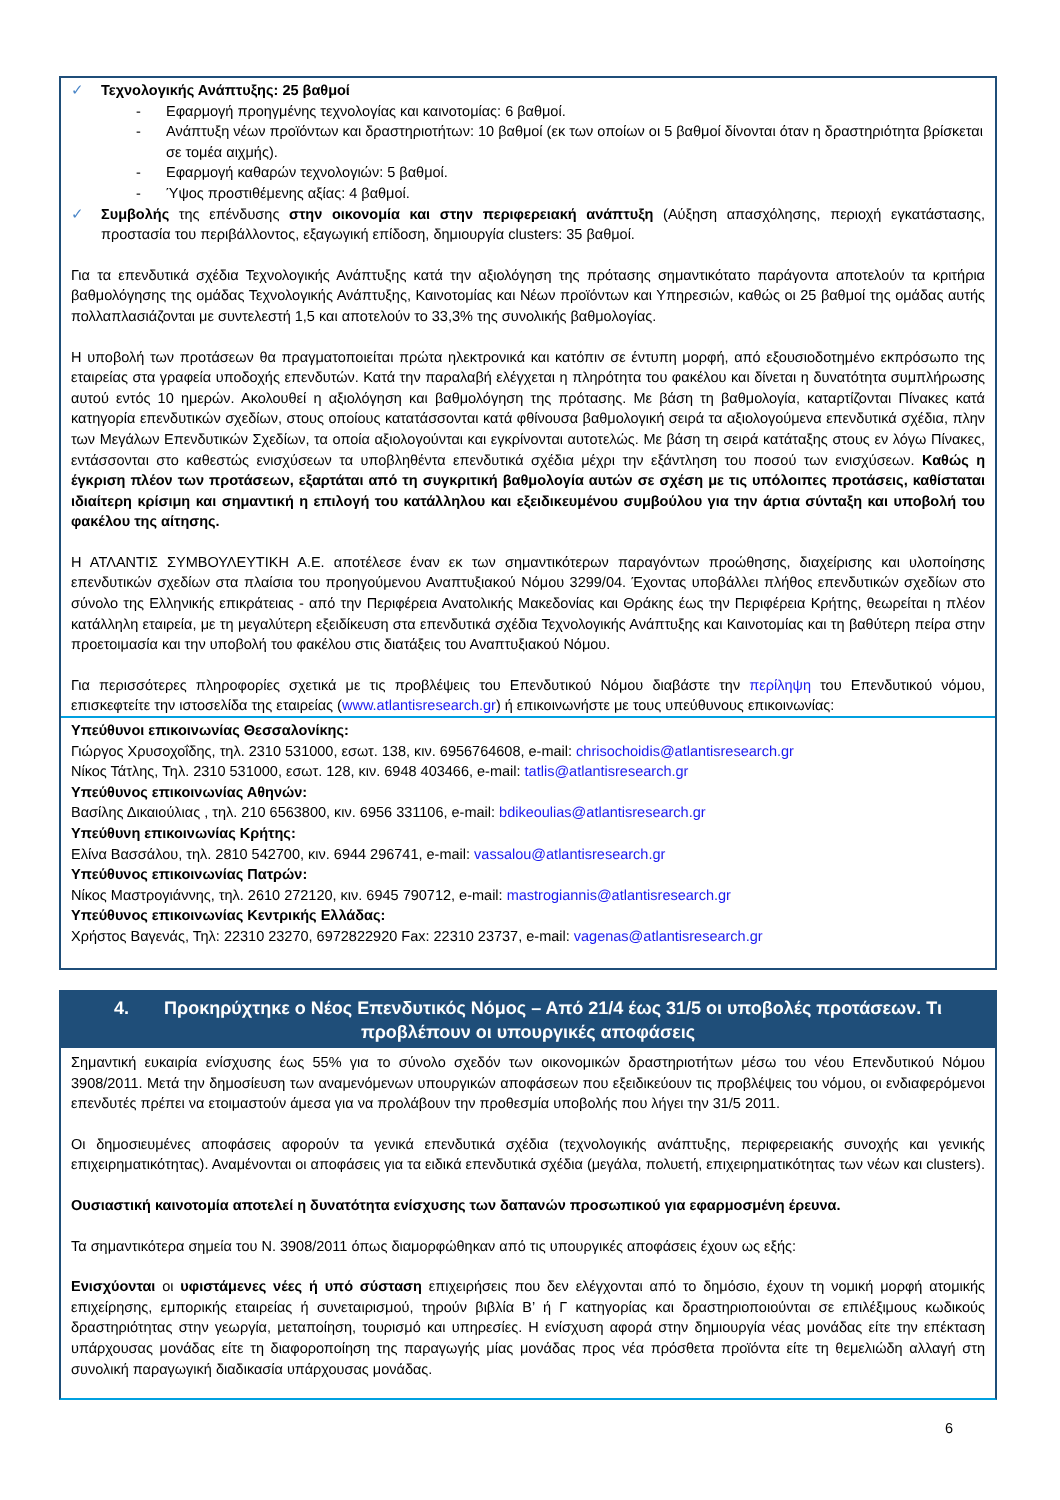✓ Τεχνολογικής Ανάπτυξης: 25 βαθμοί
- Εφαρμογή προηγμένης τεχνολογίας και καινοτομίας: 6 βαθμοί.
- Ανάπτυξη νέων προϊόντων και δραστηριοτήτων: 10 βαθμοί (εκ των οποίων οι 5 βαθμοί δίνονται όταν η δραστηριότητα βρίσκεται σε τομέα αιχμής).
- Εφαρμογή καθαρών τεχνολογιών: 5 βαθμοί.
- Ύψος προστιθέμενης αξίας: 4 βαθμοί.
✓ Συμβολής της επένδυσης στην οικονομία και στην περιφερειακή ανάπτυξη (Αύξηση απασχόλησης, περιοχή εγκατάστασης, προστασία του περιβάλλοντος, εξαγωγική επίδοση, δημιουργία clusters: 35 βαθμοί.
Για τα επενδυτικά σχέδια Τεχνολογικής Ανάπτυξης κατά την αξιολόγηση της πρότασης σημαντικότατο παράγοντα αποτελούν τα κριτήρια βαθμολόγησης της ομάδας Τεχνολογικής Ανάπτυξης, Καινοτομίας και Νέων προϊόντων και Υπηρεσιών, καθώς οι 25 βαθμοί της ομάδας αυτής πολλαπλασιάζονται με συντελεστή 1,5 και αποτελούν το 33,3% της συνολικής βαθμολογίας.
Η υποβολή των προτάσεων θα πραγματοποιείται πρώτα ηλεκτρονικά και κατόπιν σε έντυπη μορφή, από εξουσιοδοτημένο εκπρόσωπο της εταιρείας στα γραφεία υποδοχής επενδυτών. Κατά την παραλαβή ελέγχεται η πληρότητα του φακέλου και δίνεται η δυνατότητα συμπλήρωσης αυτού εντός 10 ημερών. Ακολουθεί η αξιολόγηση και βαθμολόγηση της πρότασης. Με βάση τη βαθμολογία, καταρτίζονται Πίνακες κατά κατηγορία επενδυτικών σχεδίων, στους οποίους κατατάσσονται κατά φθίνουσα βαθμολογική σειρά τα αξιολογούμενα επενδυτικά σχέδια, πλην των Μεγάλων Επενδυτικών Σχεδίων, τα οποία αξιολογούνται και εγκρίνονται αυτοτελώς. Με βάση τη σειρά κατάταξης στους εν λόγω Πίνακες, εντάσσονται στο καθεστώς ενισχύσεων τα υποβληθέντα επενδυτικά σχέδια μέχρι την εξάντληση του ποσού των ενισχύσεων. Καθώς η έγκριση πλέον των προτάσεων, εξαρτάται από τη συγκριτική βαθμολογία αυτών σε σχέση με τις υπόλοιπες προτάσεις, καθίσταται ιδιαίτερη κρίσιμη και σημαντική η επιλογή του κατάλληλου και εξειδικευμένου συμβούλου για την άρτια σύνταξη και υποβολή του φακέλου της αίτησης.
Η ΑΤΛΑΝΤΙΣ ΣΥΜΒΟΥΛΕΥΤΙΚΗ Α.Ε. αποτέλεσε έναν εκ των σημαντικότερων παραγόντων προώθησης, διαχείρισης και υλοποίησης επενδυτικών σχεδίων στα πλαίσια του προηγούμενου Αναπτυξιακού Νόμου 3299/04. Έχοντας υποβάλλει πλήθος επενδυτικών σχεδίων στο σύνολο της Ελληνικής επικράτειας - από την Περιφέρεια Ανατολικής Μακεδονίας και Θράκης έως την Περιφέρεια Κρήτης, θεωρείται η πλέον κατάλληλη εταιρεία, με τη μεγαλύτερη εξειδίκευση στα επενδυτικά σχέδια Τεχνολογικής Ανάπτυξης και Καινοτομίας και τη βαθύτερη πείρα στην προετοιμασία και την υποβολή του φακέλου στις διατάξεις του Αναπτυξιακού Νόμου.
Για περισσότερες πληροφορίες σχετικά με τις προβλέψεις του Επενδυτικού Νόμου διαβάστε την περίληψη του Επενδυτικού νόμου, επισκεφτείτε την ιστοσελίδα της εταιρείας (www.atlantisresearch.gr) ή επικοινωνήστε με τους υπεύθυνους επικοινωνίας:
Υπεύθυνοι επικοινωνίας Θεσσαλονίκης:
Γιώργος Χρυσοχοΐδης, τηλ. 2310 531000, εσωτ. 138, κιν. 6956764608, e-mail: chrisochoidis@atlantisresearch.gr
Νίκος Τάτλης, Τηλ. 2310 531000, εσωτ. 128, κιν. 6948 403466, e-mail: tatlis@atlantisresearch.gr
Υπεύθυνος επικοινωνίας Αθηνών:
Βασίλης Δικαιούλιας , τηλ. 210 6563800, κιν. 6956 331106, e-mail: bdikeoulias@atlantisresearch.gr
Υπεύθυνη επικοινωνίας Κρήτης:
Ελίνα Βασσάλου, τηλ. 2810 542700, κιν. 6944 296741, e-mail: vassalou@atlantisresearch.gr
Υπεύθυνος επικοινωνίας Πατρών:
Νίκος Μαστρογιάννης, τηλ. 2610 272120, κιν. 6945 790712, e-mail: mastrogiannis@atlantisresearch.gr
Υπεύθυνος επικοινωνίας Κεντρικής Ελλάδας:
Χρήστος Βαγενάς, Τηλ: 22310 23270, 6972822920 Fax: 22310 23737, e-mail: vagenas@atlantisresearch.gr
4. Προκηρύχτηκε ο Νέος Επενδυτικός Νόμος – Από 21/4 έως 31/5 οι υποβολές προτάσεων. Τι προβλέπουν οι υπουργικές αποφάσεις
Σημαντική ευκαιρία ενίσχυσης έως 55% για το σύνολο σχεδόν των οικονομικών δραστηριοτήτων μέσω του νέου Επενδυτικού Νόμου 3908/2011. Μετά την δημοσίευση των αναμενόμενων υπουργικών αποφάσεων που εξειδικεύουν τις προβλέψεις του νόμου, οι ενδιαφερόμενοι επενδυτές πρέπει να ετοιμαστούν άμεσα για να προλάβουν την προθεσμία υποβολής που λήγει την 31/5 2011.
Οι δημοσιευμένες αποφάσεις αφορούν τα γενικά επενδυτικά σχέδια (τεχνολογικής ανάπτυξης, περιφερειακής συνοχής και γενικής επιχειρηματικότητας). Αναμένονται οι αποφάσεις για τα ειδικά επενδυτικά σχέδια (μεγάλα, πολυετή, επιχειρηματικότητας των νέων και clusters).
Ουσιαστική καινοτομία αποτελεί η δυνατότητα ενίσχυσης των δαπανών προσωπικού για εφαρμοσμένη έρευνα.
Τα σημαντικότερα σημεία του Ν. 3908/2011 όπως διαμορφώθηκαν από τις υπουργικές αποφάσεις έχουν ως εξής:
Ενισχύονται οι υφιστάμενες νέες ή υπό σύσταση επιχειρήσεις που δεν ελέγχονται από το δημόσιο, έχουν τη νομική μορφή ατομικής επιχείρησης, εμπορικής εταιρείας ή συνεταιρισμού, τηρούν βιβλία Β’ ή Γ κατηγορίας και δραστηριοποιούνται σε επιλέξιμους κωδικούς δραστηριότητας στην γεωργία, μεταποίηση, τουρισμό και υπηρεσίες. Η ενίσχυση αφορά στην δημιουργία νέας μονάδας είτε την επέκταση υπάρχουσας μονάδας είτε τη διαφοροποίηση της παραγωγής μίας μονάδας προς νέα πρόσθετα προϊόντα είτε τη θεμελιώδη αλλαγή στη συνολική παραγωγική διαδικασία υπάρχουσας μονάδας.
6